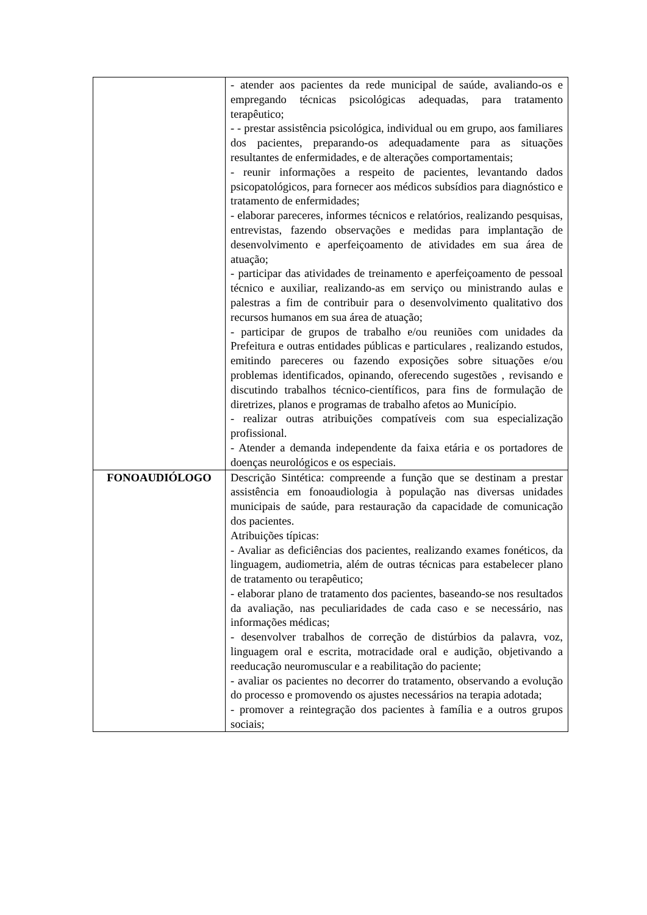| | - atender aos pacientes da rede municipal de saúde, avaliando-os e empregando técnicas psicológicas adequadas, para tratamento terapêutico; - - prestar assistência psicológica, individual ou em grupo, aos familiares dos pacientes, preparando-os adequadamente para as situações resultantes de enfermidades, e de alterações comportamentais; - reunir informações a respeito de pacientes, levantando dados psicopatológicos, para fornecer aos médicos subsídios para diagnóstico e tratamento de enfermidades; - elaborar pareceres, informes técnicos e relatórios, realizando pesquisas, entrevistas, fazendo observações e medidas para implantação de desenvolvimento e aperfeiçoamento de atividades em sua área de atuação; - participar das atividades de treinamento e aperfeiçoamento de pessoal técnico e auxiliar, realizando-as em serviço ou ministrando aulas e palestras a fim de contribuir para o desenvolvimento qualitativo dos recursos humanos em sua área de atuação; - participar de grupos de trabalho e/ou reuniões com unidades da Prefeitura e outras entidades públicas e particulares , realizando estudos, emitindo pareceres ou fazendo exposições sobre situações e/ou problemas identificados, opinando, oferecendo sugestões , revisando e discutindo trabalhos técnico-científicos, para fins de formulação de diretrizes, planos e programas de trabalho afetos ao Município. - realizar outras atribuições compatíveis com sua especialização profissional. - Atender a demanda independente da faixa etária e os portadores de doenças neurológicos e os especiais. |
| FONOAUDIÓLOGO | Descrição Sintética: compreende a função que se destinam a prestar assistência em fonoaudiologia à população nas diversas unidades municipais de saúde, para restauração da capacidade de comunicação dos pacientes. Atribuições típicas: - Avaliar as deficiências dos pacientes, realizando exames fonéticos, da linguagem, audiometria, além de outras técnicas para estabelecer plano de tratamento ou terapêutico; - elaborar plano de tratamento dos pacientes, baseando-se nos resultados da avaliação, nas peculiaridades de cada caso e se necessário, nas informações médicas; - desenvolver trabalhos de correção de distúrbios da palavra, voz, linguagem oral e escrita, motracidade oral e audição, objetivando a reeducação neuromuscular e a reabilitação do paciente; - avaliar os pacientes no decorrer do tratamento, observando a evolução do processo e promovendo os ajustes necessários na terapia adotada; - promover a reintegração dos pacientes à família e a outros grupos sociais; |